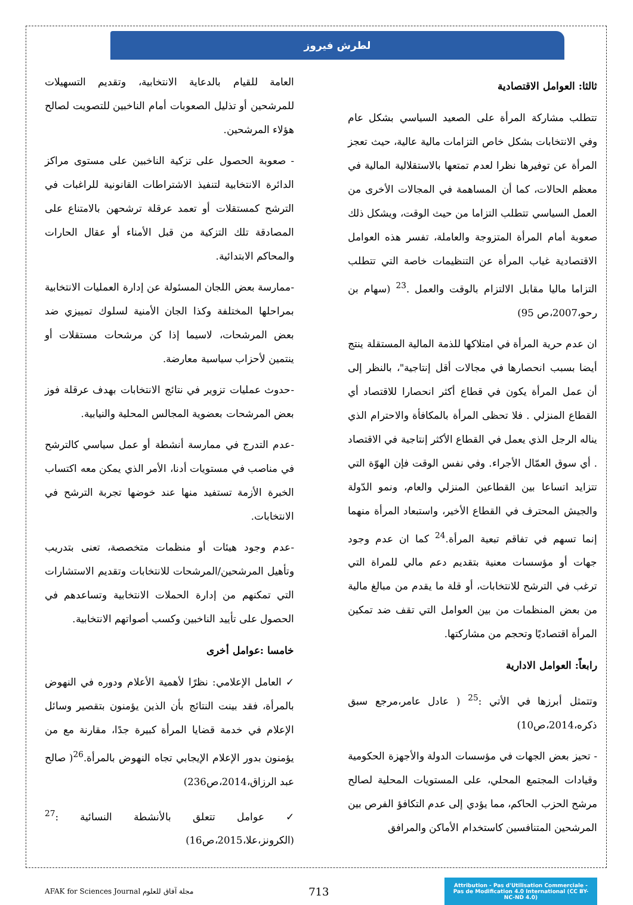لطرش فيروز
ثالثا: العوامل الاقتصادية
تتطلب مشاركة المرأة على الصعيد السياسي بشكل عام وفي الانتخابات بشكل خاص التزامات مالية عالية، حيث تعجز المرأة عن توفيرها نظرا لعدم تمتعها بالاستقلالية المالية في معظم الحالات، كما أن المساهمة في المجالات الأخرى من العمل السياسي تتطلب التزاما من حيث الوقت، ويشكل ذلك صعوبة أمام المرأة المتزوجة والعاملة، تفسر هذه العوامل الاقتصادية غياب المرأة عن التنظيمات خاصة التي تتطلب التزاما ماليا مقابل الالتزام بالوقت والعمل .<sup>23</sup> (سهام بن رحو،2007،ص 95)
ان عدم حرية المرأة في امتلاكها للذمة المالية المستقلة ينتج أيضا بسبب انحصارها في مجالات أقل إنتاجية"، بالنظر إلى أن عمل المرأة يكون في قطاع أكثر انحصارا للاقتصاد أي القطاع المنزلي . فلا تحظى المرأة بالمكافأة والاحترام الذي يناله الرجل الذي يعمل في القطاع الأكثر إنتاجية في الاقتصاد . أي سوق العمّال الأجراء. وفي نفس الوقت فإن الهوّة التي تتزايد اتساعا بين القطاعين المنزلي والعام، ونمو الدّولة والجيش المحترف في القطاع الأخير، واستبعاد المرأة منهما إنما تسهم في تفاقم تبعية المرأة.<sup>24</sup> كما ان عدم وجود جهات أو مؤسسات معنية بتقديم دعم مالي للمراة التي ترغب في الترشح للانتخابات، أو قلة ما يقدم من مبالغ مالية من بعض المنظمات من بين العوامل التي تقف ضد تمكين المرأة اقتصاديًا وتحجم من مشاركتها.
رابعاً: العوامل الادارية
وتتمثل أبرزها في الأتي :<sup>25</sup> ( عادل عامر،مرجع سبق ذكره،2014،ص10)
- تحيز بعض الجهات في مؤسسات الدولة والأجهزة الحكومية وقيادات المجتمع المحلي، على المستويات المحلية لصالح مرشح الحزب الحاكم، مما يؤدي إلى عدم التكافؤ الفرص بين المرشحين المتنافسين كاستخدام الأماكن والمرافق
العامة للقيام بالدعاية الانتخابية، وتقديم التسهيلات للمرشحين أو تذليل الصعوبات أمام الناخبين للتصويت لصالح هؤلاء المرشحين.
- صعوبة الحصول على تزكية الناخبين على مستوى مراكز الدائرة الانتخابية لتنفيذ الاشتراطات القانونية للراغبات في الترشح كمستقلات أو تعمد عرقلة ترشحهن بالامتناع على المصادقة تلك التزكية من قبل الأمناء أو عقال الحارات والمحاكم الابتدائية.
-ممارسة بعض اللجان المسئولة عن إدارة العمليات الانتخابية بمراحلها المختلفة وكذا الجان الأمنية لسلوك تمييزي ضد بعض المرشحات، لاسيما إذا كن مرشحات مستقلات أو ينتمين لأحزاب سياسية معارضة.
-حدوث عمليات تزوير في نتائج الانتخابات بهدف عرقلة فوز بعض المرشحات بعضوية المجالس المحلية والنيابية.
-عدم التدرج في ممارسة أنشطة أو عمل سياسي كالترشح في مناصب في مستويات أدنا، الأمر الذي يمكن معه اكتساب الخبرة الأزمة تستفيد منها عند خوضها تجربة الترشح في الانتخابات.
-عدم وجود هيئات أو منظمات متخصصة، تعنى بتدريب وتأهيل المرشحين/المرشحات للانتخابات وتقديم الاستشارات التي تمكنهم من إدارة الحملات الانتخابية وتساعدهم في الحصول على تأييد الناخبين وكسب أصواتهم الانتخابية.
خامسا :عوامل أخرى
✓ العامل الإعلامي: نظرًا لأهمية الأعلام ودوره في النهوض بالمرأة، فقد بينت النتائج بأن الذين يؤمنون بتقصير وسائل الإعلام في خدمة قضايا المرأة كبيرة جدًا، مقارنة مع من يؤمنون بدور الإعلام الإيجابي تجاه النهوض بالمرأة.<sup>26</sup>( صالح عبد الرزاق،2014،ص236)
✓ عوامل تتعلق بالأنشطة النسائية :<sup>27</sup> (الكرونز،علا،2015،ص16)
AFAK for Sciences Journal مجلة آفاق للعلوم
713
Attribution - Pas d'Utilisation Commerciale - Pas de Modification 4.0 International (CC BY-NC-ND 4.0)